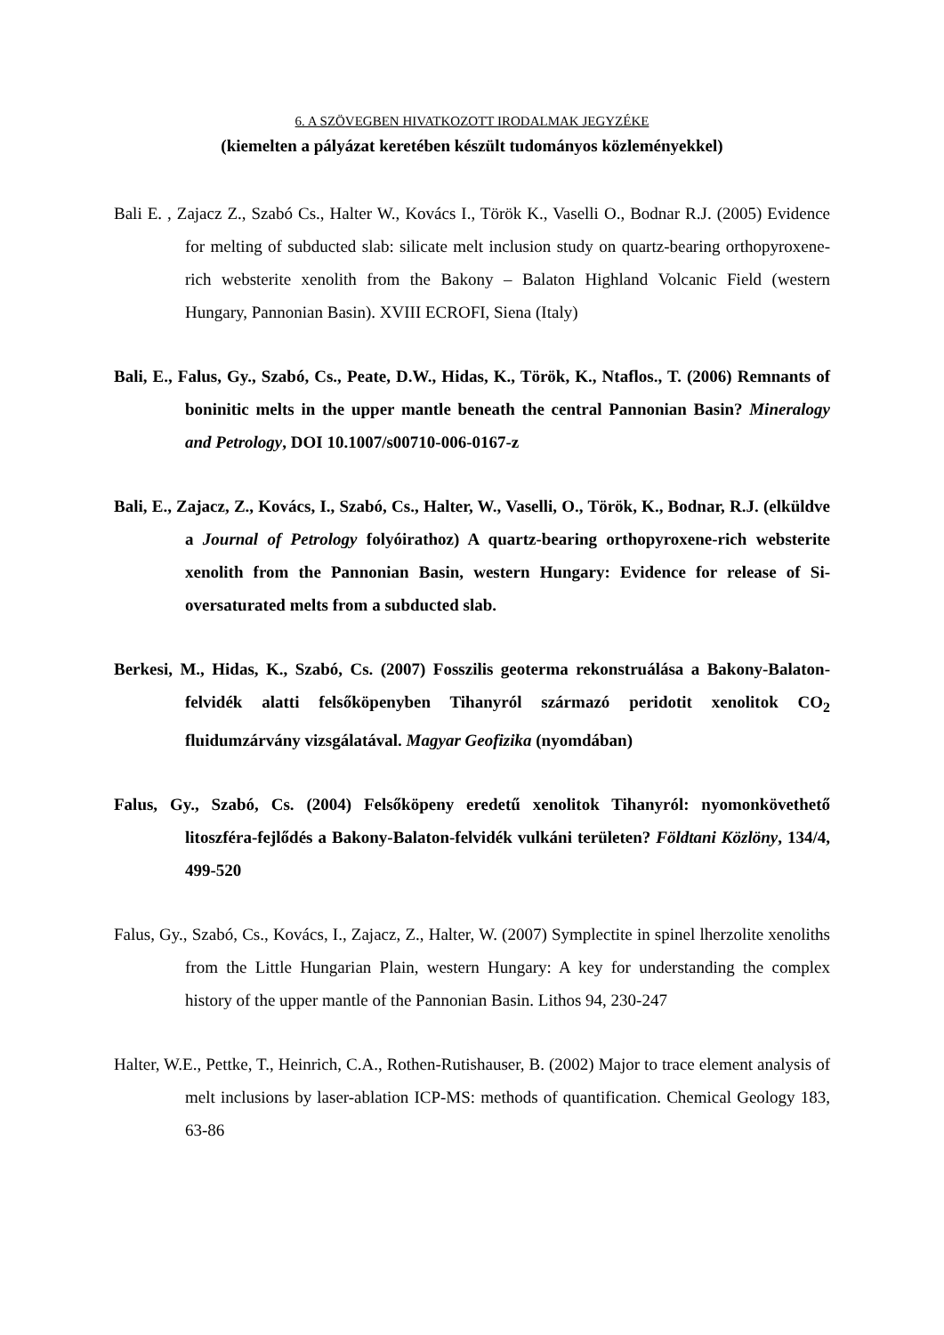6. A SZÖVEGBEN HIVATKOZOTT IRODALMAK JEGYZÉKE
(kiemelten a pályázat keretében készült tudományos közleményekkel)
Bali E. , Zajacz Z., Szabó Cs., Halter W., Kovács I., Török K., Vaselli O., Bodnar R.J. (2005) Evidence for melting of subducted slab: silicate melt inclusion study on quartz-bearing orthopyroxene-rich websterite xenolith from the Bakony – Balaton Highland Volcanic Field (western Hungary, Pannonian Basin). XVIII ECROFI, Siena (Italy)
Bali, E., Falus, Gy., Szabó, Cs., Peate, D.W., Hidas, K., Török, K., Ntaflos., T. (2006) Remnants of boninitic melts in the upper mantle beneath the central Pannonian Basin? Mineralogy and Petrology, DOI 10.1007/s00710-006-0167-z
Bali, E., Zajacz, Z., Kovács, I., Szabó, Cs., Halter, W., Vaselli, O., Török, K., Bodnar, R.J. (elküldve a Journal of Petrology folyóirathoz) A quartz-bearing orthopyroxene-rich websterite xenolith from the Pannonian Basin, western Hungary: Evidence for release of Si-oversaturated melts from a subducted slab.
Berkesi, M., Hidas, K., Szabó, Cs. (2007) Fosszilis geoterma rekonstruálása a Bakony-Balaton-felvidék alatti felsőköpenyben Tihanyról származó peridotit xenolitok CO<sub>2</sub> fluidumzárvány vizsgálatával. Magyar Geofizika (nyomdában)
Falus, Gy., Szabó, Cs. (2004) Felsőköpeny eredetű xenolitok Tihanyról: nyomonkövethető litoszféra-fejlődés a Bakony-Balaton-felvidék vulkáni területen? Földtani Közlöny, 134/4, 499-520
Falus, Gy., Szabó, Cs., Kovács, I., Zajacz, Z., Halter, W. (2007) Symplectite in spinel lherzolite xenoliths from the Little Hungarian Plain, western Hungary: A key for understanding the complex history of the upper mantle of the Pannonian Basin. Lithos 94, 230-247
Halter, W.E., Pettke, T., Heinrich, C.A., Rothen-Rutishauser, B. (2002) Major to trace element analysis of melt inclusions by laser-ablation ICP-MS: methods of quantification. Chemical Geology 183, 63-86